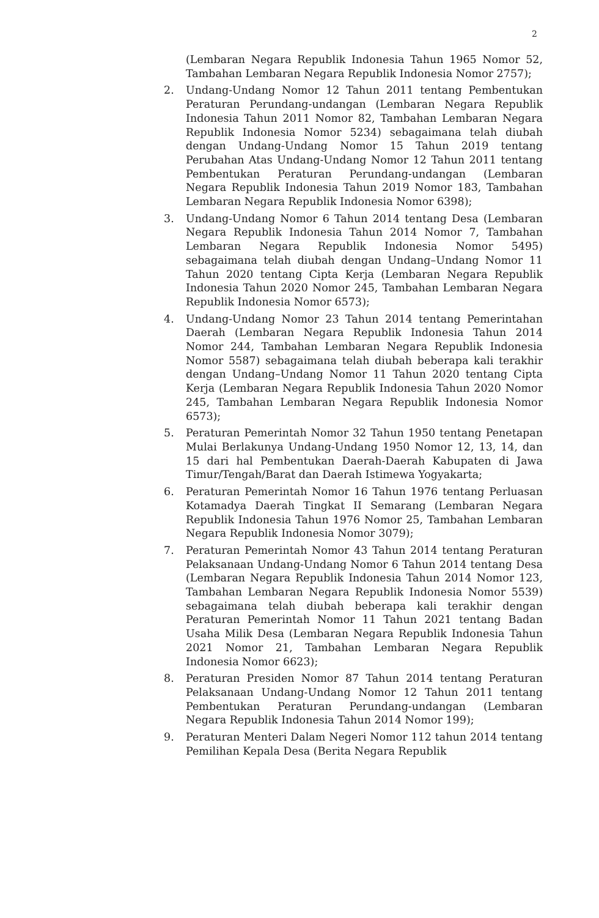2
(Lembaran Negara Republik Indonesia Tahun 1965 Nomor 52, Tambahan Lembaran Negara Republik Indonesia Nomor 2757);
2. Undang-Undang Nomor 12 Tahun 2011 tentang Pembentukan Peraturan Perundang-undangan (Lembaran Negara Republik Indonesia Tahun 2011 Nomor 82, Tambahan Lembaran Negara Republik Indonesia Nomor 5234) sebagaimana telah diubah dengan Undang-Undang Nomor 15 Tahun 2019 tentang Perubahan Atas Undang-Undang Nomor 12 Tahun 2011 tentang Pembentukan Peraturan Perundang-undangan (Lembaran Negara Republik Indonesia Tahun 2019 Nomor 183, Tambahan Lembaran Negara Republik Indonesia Nomor 6398);
3. Undang-Undang Nomor 6 Tahun 2014 tentang Desa (Lembaran Negara Republik Indonesia Tahun 2014 Nomor 7, Tambahan Lembaran Negara Republik Indonesia Nomor 5495) sebagaimana telah diubah dengan Undang–Undang Nomor 11 Tahun 2020 tentang Cipta Kerja (Lembaran Negara Republik Indonesia Tahun 2020 Nomor 245, Tambahan Lembaran Negara Republik Indonesia Nomor 6573);
4. Undang-Undang Nomor 23 Tahun 2014 tentang Pemerintahan Daerah (Lembaran Negara Republik Indonesia Tahun 2014 Nomor 244, Tambahan Lembaran Negara Republik Indonesia Nomor 5587) sebagaimana telah diubah beberapa kali terakhir dengan Undang–Undang Nomor 11 Tahun 2020 tentang Cipta Kerja (Lembaran Negara Republik Indonesia Tahun 2020 Nomor 245, Tambahan Lembaran Negara Republik Indonesia Nomor 6573);
5. Peraturan Pemerintah Nomor 32 Tahun 1950 tentang Penetapan Mulai Berlakunya Undang-Undang 1950 Nomor 12, 13, 14, dan 15 dari hal Pembentukan Daerah-Daerah Kabupaten di Jawa Timur/Tengah/Barat dan Daerah Istimewa Yogyakarta;
6. Peraturan Pemerintah Nomor 16 Tahun 1976 tentang Perluasan Kotamadya Daerah Tingkat II Semarang (Lembaran Negara Republik Indonesia Tahun 1976 Nomor 25, Tambahan Lembaran Negara Republik Indonesia Nomor 3079);
7. Peraturan Pemerintah Nomor 43 Tahun 2014 tentang Peraturan Pelaksanaan Undang-Undang Nomor 6 Tahun 2014 tentang Desa (Lembaran Negara Republik Indonesia Tahun 2014 Nomor 123, Tambahan Lembaran Negara Republik Indonesia Nomor 5539) sebagaimana telah diubah beberapa kali terakhir dengan Peraturan Pemerintah Nomor 11 Tahun 2021 tentang Badan Usaha Milik Desa (Lembaran Negara Republik Indonesia Tahun 2021 Nomor 21, Tambahan Lembaran Negara Republik Indonesia Nomor 6623);
8. Peraturan Presiden Nomor 87 Tahun 2014 tentang Peraturan Pelaksanaan Undang-Undang Nomor 12 Tahun 2011 tentang Pembentukan Peraturan Perundang-undangan (Lembaran Negara Republik Indonesia Tahun 2014 Nomor 199);
9. Peraturan Menteri Dalam Negeri Nomor 112 tahun 2014 tentang Pemilihan Kepala Desa (Berita Negara Republik